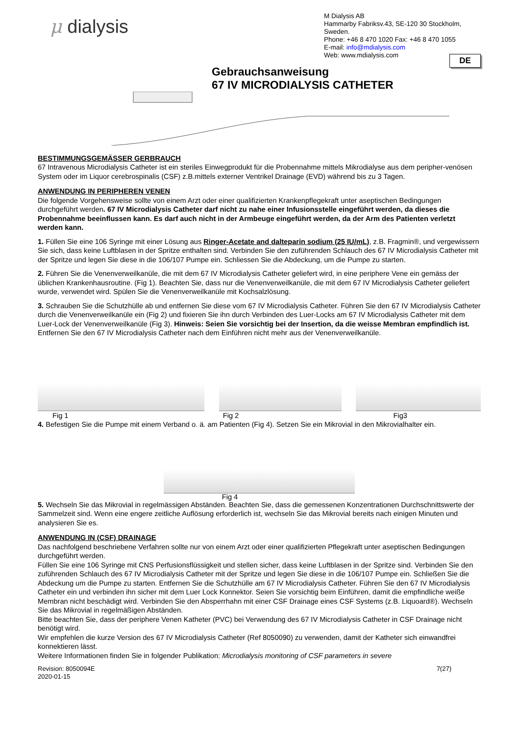μ dialysis
M Dialysis AB
Hammarby Fabriksv.43, SE-120 30 Stockholm, Sweden.
Phone: +46 8 470 1020 Fax: +46 8 470 1055
E-mail: info@mdialysis.com
Web: www.mdialysis.com
DE
Gebrauchsanweisung
67 IV MICRODIALYSIS CATHETER
BESTIMMUNGSGEMÄSSER GERBRAUCH
67 Intravenous Microdialysis Catheter ist ein steriles Einwegprodukt für die Probennahme mittels Mikrodialyse aus dem peripher-venösen System oder im Liquor cerebrospinalis (CSF) z.B.mittels externer Ventrikel Drainage (EVD) während bis zu 3 Tagen.
ANWENDUNG IN PERIPHEREN VENEN
Die folgende Vorgehensweise sollte von einem Arzt oder einer qualifizierten Krankenpflegekraft unter aseptischen Bedingungen durchgeführt werden. 67 IV Microdialysis Catheter darf nicht zu nahe einer Infusionsstelle eingeführt werden, da dieses die Probennahme beeinflussen kann. Es darf auch nicht in der Armbeuge eingeführt werden, da der Arm des Patienten verletzt werden kann.
1. Füllen Sie eine 106 Syringe mit einer Lösung aus Ringer-Acetate and dalteparin sodium (25 IU/mL), z.B. Fragmin®, und vergewissern Sie sich, dass keine Luftblasen in der Spritze enthalten sind. Verbinden Sie den zuführenden Schlauch des 67 IV Microdialysis Catheter mit der Spritze und legen Sie diese in die 106/107 Pumpe ein. Schliessen Sie die Abdeckung, um die Pumpe zu starten.
2. Führen Sie die Venenverweilkanüle, die mit dem 67 IV Microdialysis Catheter geliefert wird, in eine periphere Vene ein gemäss der üblichen Krankenhausroutine. (Fig 1). Beachten Sie, dass nur die Venenverweilkanüle, die mit dem 67 IV Microdialysis Catheter geliefert wurde, verwendet wird. Spülen Sie die Venenverweilkanüle mit Kochsalzlösung.
3. Schrauben Sie die Schutzhülle ab und entfernen Sie diese vom 67 IV Microdialysis Catheter. Führen Sie den 67 IV Microdialysis Catheter durch die Venenverweilkanüle ein (Fig 2) und fixieren Sie ihn durch Verbinden des Luer-Locks am 67 IV Microdialysis Catheter mit dem Luer-Lock der Venenverweilkanüle (Fig 3). Hinweis: Seien Sie vorsichtig bei der Insertion, da die weisse Membran empfindlich ist. Entfernen Sie den 67 IV Microdialysis Catheter nach dem Einführen nicht mehr aus der Venenverweilkanüle.
Fig 1 Fig 2 Fig3
4. Befestigen Sie die Pumpe mit einem Verband o. ä. am Patienten (Fig 4). Setzen Sie ein Mikrovial in den Mikrovialhalter ein.
Fig 4
5. Wechseln Sie das Mikrovial in regelmässigen Abständen. Beachten Sie, dass die gemessenen Konzentrationen Durchschnittswerte der Sammelzeit sind. Wenn eine engere zeitliche Auflösung erforderlich ist, wechseln Sie das Mikrovial bereits nach einigen Minuten und analysieren Sie es.
ANWENDUNG IN (CSF) DRAINAGE
Das nachfolgend beschriebene Verfahren sollte nur von einem Arzt oder einer qualifizierten Pflegekraft unter aseptischen Bedingungen durchgeführt werden.
Füllen Sie eine 106 Syringe mit CNS Perfusionsflüssigkeit und stellen sicher, dass keine Luftblasen in der Spritze sind. Verbinden Sie den zuführenden Schlauch des 67 IV Microdialysis Catheter mit der Spritze und legen Sie diese in die 106/107 Pumpe ein. Schließen Sie die Abdeckung um die Pumpe zu starten. Entfernen Sie die Schutzhülle am 67 IV Microdialysis Catheter. Führen Sie den 67 IV Microdialysis Catheter ein und verbinden ihn sicher mit dem Luer Lock Konnektor. Seien Sie vorsichtig beim Einführen, damit die empfindliche weiße Membran nicht beschädigt wird. Verbinden Sie den Absperrhahn mit einer CSF Drainage eines CSF Systems (z.B. Liquoard®). Wechseln Sie das Mikrovial in regelmäßigen Abständen.
Bitte beachten Sie, dass der periphere Venen Katheter (PVC) bei Verwendung des 67 IV Microdialysis Catheter in CSF Drainage nicht benötigt wird.
Wir empfehlen die kurze Version des 67 IV Microdialysis Catheter (Ref 8050090) zu verwenden, damit der Katheter sich einwandfrei konnektieren lässt.
Weitere Informationen finden Sie in folgender Publikation: Microdialysis monitoring of CSF parameters in severe
Revision: 8050094E
2020-01-15 7(27)